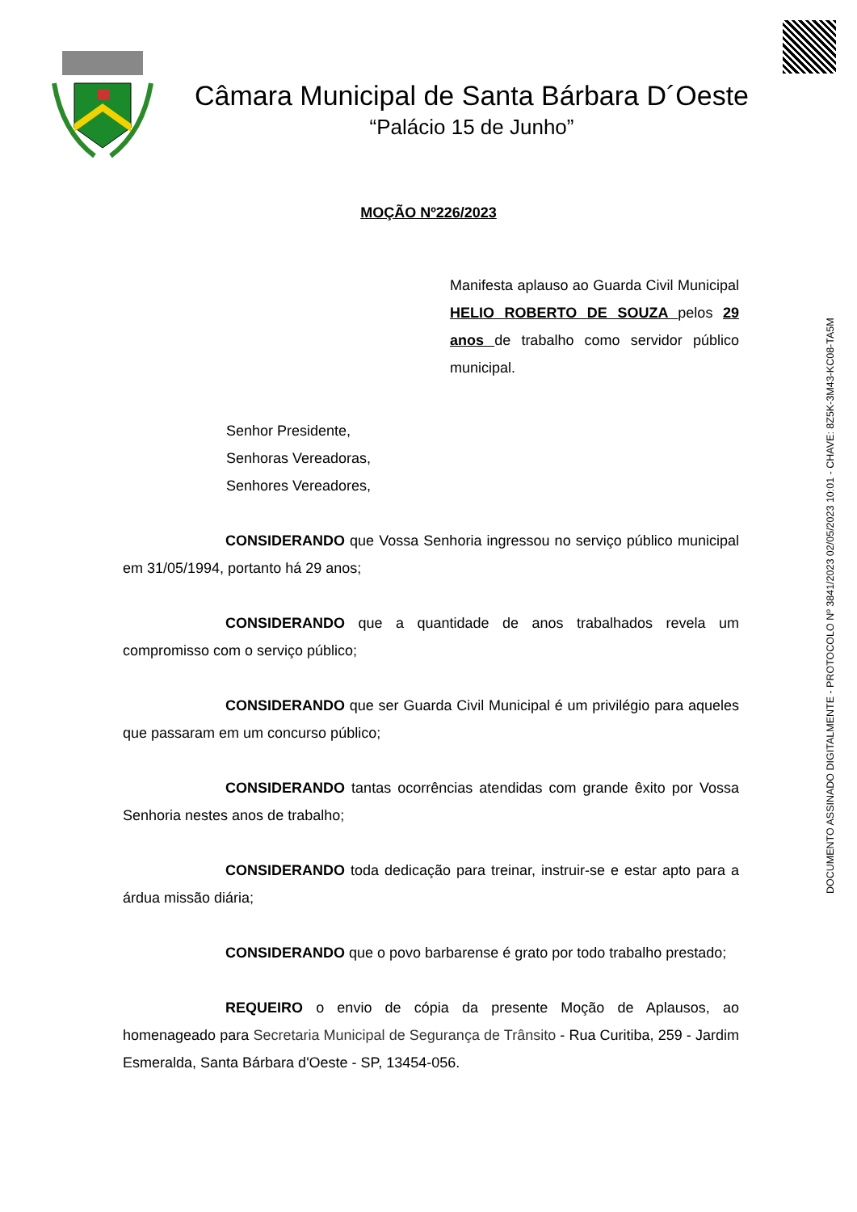Câmara Municipal de Santa Bárbara D´Oeste
“Palácio 15 de Junho”
DOCUMENTO ASSINADO DIGITALMENTE - PROTOCOLO Nº 3841/2023 02/05/2023 10:01 - CHAVE: 8Z5K-3M43-KC08-TA5M
MOÇÃO Nº226/2023
Manifesta aplauso ao Guarda Civil Municipal HELIO ROBERTO DE SOUZA pelos 29 anos de trabalho como servidor público municipal.
Senhor Presidente,
Senhoras Vereadoras,
Senhores Vereadores,
CONSIDERANDO que Vossa Senhoria ingressou no serviço público municipal em 31/05/1994, portanto há 29 anos;
CONSIDERANDO que a quantidade de anos trabalhados revela um compromisso com o serviço público;
CONSIDERANDO que ser Guarda Civil Municipal é um privilégio para aqueles que passaram em um concurso público;
CONSIDERANDO tantas ocorrências atendidas com grande êxito por Vossa Senhoria nestes anos de trabalho;
CONSIDERANDO toda dedicação para treinar, instruir-se e estar apto para a árdua missão diária;
CONSIDERANDO que o povo barbarense é grato por todo trabalho prestado;
REQUEIRO o envio de cópia da presente Moção de Aplausos, ao homenageado para Secretaria Municipal de Segurança de Trânsito - Rua Curitiba, 259 - Jardim Esmeralda, Santa Bárbara d'Oeste - SP, 13454-056.